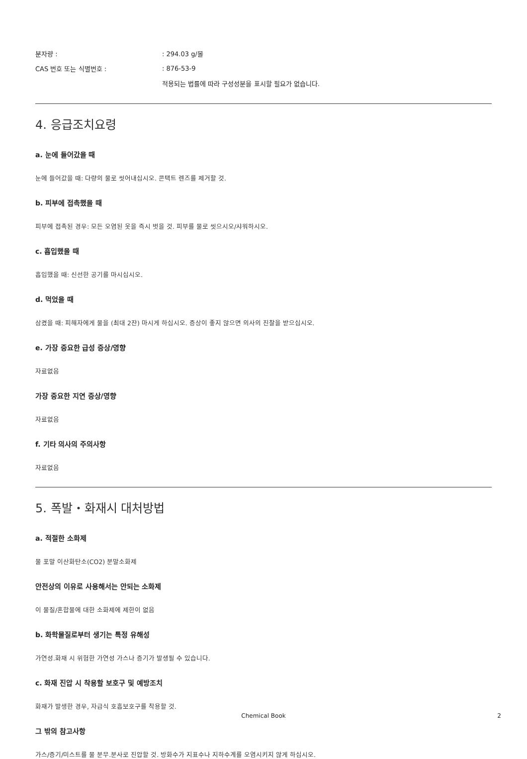분자량 : : 294.03 g/몰
CAS 번호 또는 식별번호 : : 876-53-9
적용되는 법률에 따라 구성성분을 표시할 필요가 없습니다.
4. 응급조치요령
a. 눈에 들어갔을 때
눈에 들어갔을 때: 다량의 물로 씻어내십시오. 콘택트 렌즈를 제거할 것.
b. 피부에 접촉했을 때
피부에 접촉된 경우: 모든 오염된 옷을 즉시 벗을 것. 피부를 물로 씻으시오/샤워하시오.
c. 흡입했을 때
흡입했을 때: 신선한 공기를 마시십시오.
d. 먹었을 때
삼켰을 때: 피해자에게 물을 (최대 2잔) 마시게 하십시오. 증상이 좋지 않으면 의사의 진찰을 받으십시오.
e. 가장 중요한 급성 증상/영향
자료없음
가장 중요한 지연 증상/영향
자료없음
f. 기타 의사의 주의사항
자료없음
5. 폭발・화재시 대처방법
a. 적절한 소화제
물 포말 이산화탄소(CO2) 분말소화제
안전상의 이유로 사용해서는 안되는 소화제
이 물질/혼합물에 대한 소화제에 제한이 없음
b. 화학물질로부터 생기는 특정 유해성
가연성.화재 시 위험한 가연성 가스나 증기가 발생될 수 있습니다.
c. 화재 진압 시 착용할 보호구 및 예방조치
화재가 발생한 경우, 자급식 호흡보호구를 착용할 것.
그 밖의 참고사항
가스/증기/미스트를 물 분무.분사로 진압할 것. 방화수가 지표수나 지하수계를 오염시키지 않게 하십시오.
Chemical Book
2